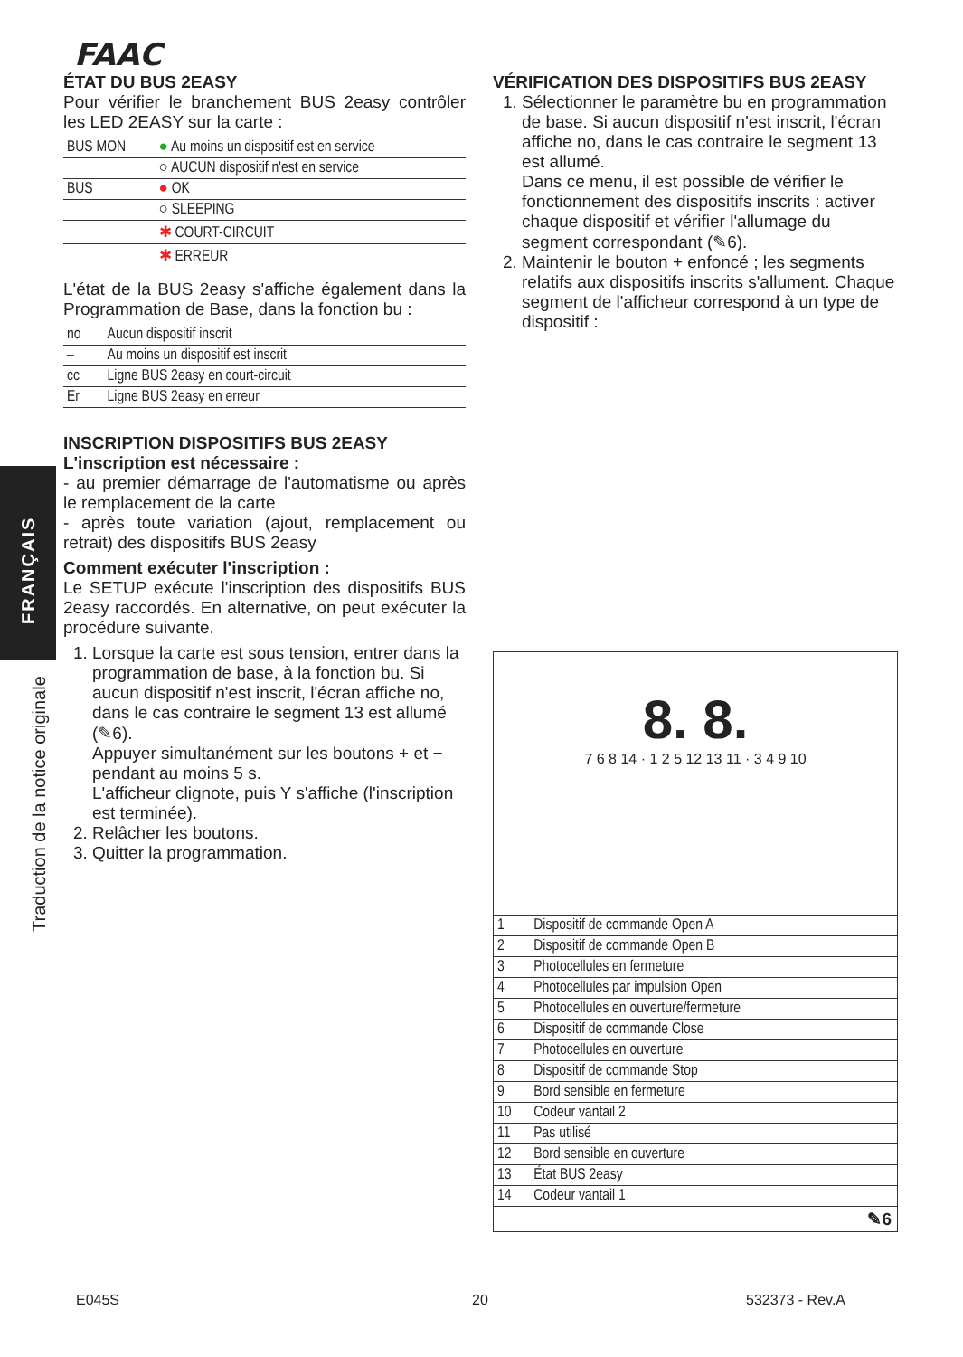FAAC
FRANÇAIS
Traduction de la notice originale
ÉTAT DU BUS 2EASY
Pour vérifier le branchement BUS 2easy contrôler les LED 2EASY sur la carte :
| BUS MON | ● Au moins un dispositif est en service |
| | ○ AUCUN dispositif n'est en service |
| BUS | ● OK |
| | ○ SLEEPING |
| | ✱ COURT-CIRCUIT |
| | ✱ ERREUR |
L'état de la BUS 2easy s'affiche également dans la Programmation de Base, dans la fonction bu :
| no | Aucun dispositif inscrit |
| – | Au moins un dispositif est inscrit |
| cc | Ligne BUS 2easy en court-circuit |
| Er | Ligne BUS 2easy en erreur |
INSCRIPTION DISPOSITIFS BUS 2EASY
L'inscription est nécessaire :
- au premier démarrage de l'automatisme ou après le remplacement de la carte
- après toute variation (ajout, remplacement ou retrait) des dispositifs BUS 2easy
Comment exécuter l'inscription :
Le SETUP exécute l'inscription des dispositifs BUS 2easy raccordés. En alternative, on peut exécuter la procédure suivante.
1. Lorsque la carte est sous tension, entrer dans la programmation de base, à la fonction bu. Si aucun dispositif n'est inscrit, l'écran affiche no, dans le cas contraire le segment 13 est allumé (✎6).
Appuyer simultanément sur les boutons + et − pendant au moins 5 s.
L'afficheur clignote, puis Y s'affiche (l'inscription est terminée).
2. Relâcher les boutons.
3. Quitter la programmation.
VÉRIFICATION DES DISPOSITIFS BUS 2EASY
1. Sélectionner le paramètre bu en programmation de base. Si aucun dispositif n'est inscrit, l'écran affiche no, dans le cas contraire le segment 13 est allumé.
Dans ce menu, il est possible de vérifier le fonctionnement des dispositifs inscrits : activer chaque dispositif et vérifier l'allumage du segment correspondant (✎6).
2. Maintenir le bouton + enfoncé ; les segments relatifs aux dispositifs inscrits s'allument. Chaque segment de l'afficheur correspond à un type de dispositif :
8. 8.
7 6 8 14 · 1 2 5 12 13 11 · 3 4 9 10
| 1 | Dispositif de commande Open A |
| 2 | Dispositif de commande Open B |
| 3 | Photocellules en fermeture |
| 4 | Photocellules par impulsion Open |
| 5 | Photocellules en ouverture/fermeture |
| 6 | Dispositif de commande Close |
| 7 | Photocellules en ouverture |
| 8 | Dispositif de commande Stop |
| 9 | Bord sensible en fermeture |
| 10 | Codeur vantail 2 |
| 11 | Pas utilisé |
| 12 | Bord sensible en ouverture |
| 13 | État BUS 2easy |
| 14 | Codeur vantail 1 |
✎6
E045S 20 532373 - Rev.A